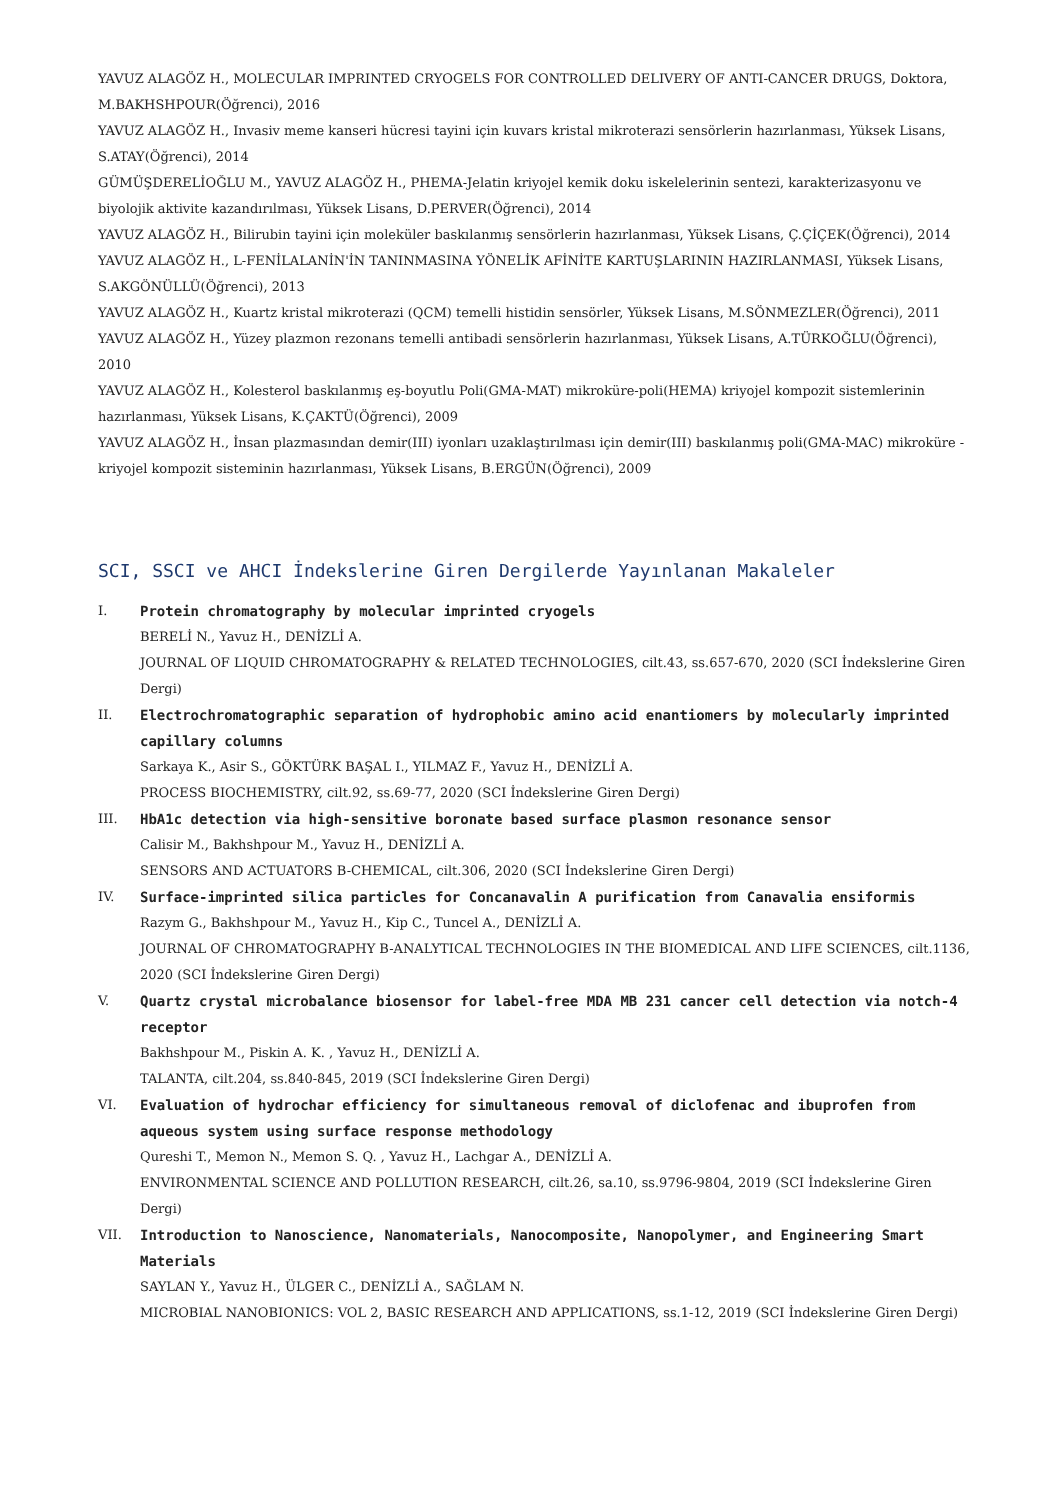YAVUZ ALAGÖZ H., MOLECULAR IMPRINTED CRYOGELS FOR CONTROLLED DELIVERY OF ANTI-CANCER DRUGS, Doktora, M.BAKHSHPOUR(Öğrenci), 2016
YAVUZ ALAGÖZ H., Invasiv meme kanseri hücresi tayini için kuvars kristal mikroterazi sensörlerin hazırlanması, Yüksek Lisans, S.ATAY(Öğrenci), 2014
GÜMÜŞDERELİOĞLU M., YAVUZ ALAGÖZ H., PHEMA-Jelatin kriyojel kemik doku iskelelerinin sentezi, karakterizasyonu ve biyolojik aktivite kazandırılması, Yüksek Lisans, D.PERVER(Öğrenci), 2014
YAVUZ ALAGÖZ H., Bilirubin tayini için moleküler baskılanmış sensörlerin hazırlanması, Yüksek Lisans, Ç.ÇİÇEK(Öğrenci), 2014
YAVUZ ALAGÖZ H., L-FENİLALANİN'İN TANINMASINA YÖNELİK AFİNİTE KARTUŞLARININ HAZIRLANMASI, Yüksek Lisans, S.AKGÖNÜLLÜ(Öğrenci), 2013
YAVUZ ALAGÖZ H., Kuartz kristal mikroterazi (QCM) temelli histidin sensörler, Yüksek Lisans, M.SÖNMEZLER(Öğrenci), 2011
YAVUZ ALAGÖZ H., Yüzey plazmon rezonans temelli antibadi sensörlerin hazırlanması, Yüksek Lisans, A.TÜRKOĞLU(Öğrenci), 2010
YAVUZ ALAGÖZ H., Kolesterol baskılanmış eş-boyutlu Poli(GMA-MAT) mikroküre-poli(HEMA) kriyojel kompozit sistemlerinin hazırlanması, Yüksek Lisans, K.ÇAKTÜ(Öğrenci), 2009
YAVUZ ALAGÖZ H., İnsan plazmasından demir(III) iyonları uzaklaştırılması için demir(III) baskılanmış poli(GMA-MAC) mikroküre - kriyojel kompozit sisteminin hazırlanması, Yüksek Lisans, B.ERGÜN(Öğrenci), 2009
SCI, SSCI ve AHCI İndekslerine Giren Dergilerde Yayınlanan Makaleler
I. Protein chromatography by molecular imprinted cryogels
BERELİ N., Yavuz H., DENİZLİ A.
JOURNAL OF LIQUID CHROMATOGRAPHY & RELATED TECHNOLOGIES, cilt.43, ss.657-670, 2020 (SCI İndekslerine Giren Dergi)
II. Electrochromatographic separation of hydrophobic amino acid enantiomers by molecularly imprinted capillary columns
Sarkaya K., Asir S., GÖKTÜRK BAŞAL I., YILMAZ F., Yavuz H., DENİZLİ A.
PROCESS BIOCHEMISTRY, cilt.92, ss.69-77, 2020 (SCI İndekslerine Giren Dergi)
III. HbA1c detection via high-sensitive boronate based surface plasmon resonance sensor
Calisir M., Bakhshpour M., Yavuz H., DENİZLİ A.
SENSORS AND ACTUATORS B-CHEMICAL, cilt.306, 2020 (SCI İndekslerine Giren Dergi)
IV. Surface-imprinted silica particles for Concanavalin A purification from Canavalia ensiformis
Razym G., Bakhshpour M., Yavuz H., Kip C., Tuncel A., DENİZLİ A.
JOURNAL OF CHROMATOGRAPHY B-ANALYTICAL TECHNOLOGIES IN THE BIOMEDICAL AND LIFE SCIENCES, cilt.1136, 2020 (SCI İndekslerine Giren Dergi)
V. Quartz crystal microbalance biosensor for label-free MDA MB 231 cancer cell detection via notch-4 receptor
Bakhshpour M., Piskin A. K. , Yavuz H., DENİZLİ A.
TALANTA, cilt.204, ss.840-845, 2019 (SCI İndekslerine Giren Dergi)
VI. Evaluation of hydrochar efficiency for simultaneous removal of diclofenac and ibuprofen from aqueous system using surface response methodology
Qureshi T., Memon N., Memon S. Q. , Yavuz H., Lachgar A., DENİZLİ A.
ENVIRONMENTAL SCIENCE AND POLLUTION RESEARCH, cilt.26, sa.10, ss.9796-9804, 2019 (SCI İndekslerine Giren Dergi)
VII. Introduction to Nanoscience, Nanomaterials, Nanocomposite, Nanopolymer, and Engineering Smart Materials
SAYLAN Y., Yavuz H., ÜLGER C., DENİZLİ A., SAĞLAM N.
MICROBIAL NANOBIONICS: VOL 2, BASIC RESEARCH AND APPLICATIONS, ss.1-12, 2019 (SCI İndekslerine Giren Dergi)